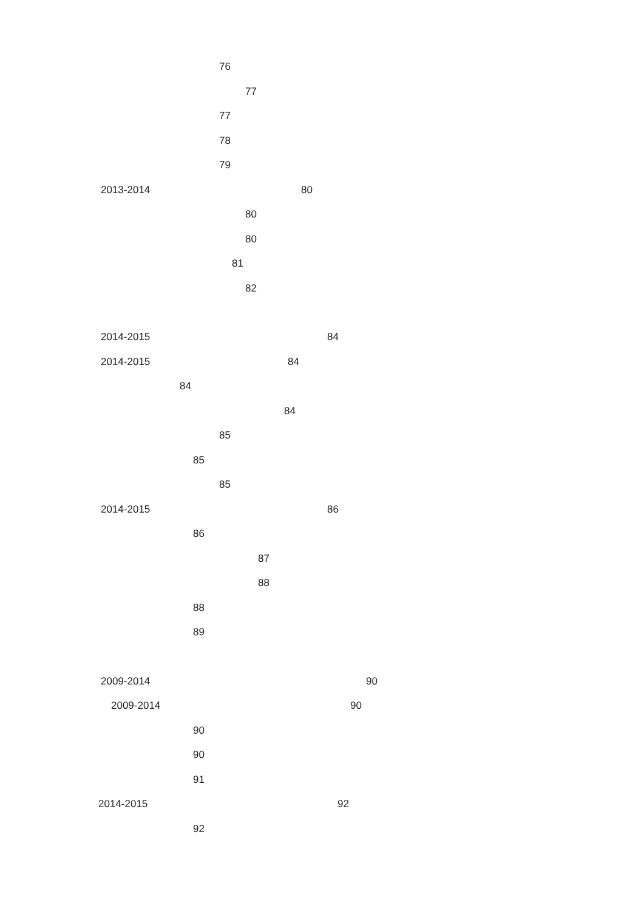76
77
77
78
79
2013-2014 80
80
80
81
82
2014-2015 84
2014-2015 84
84
84
85
85
85
2014-2015 86
86
87
88
88
89
2009-2014 90
2009-2014 90
90
90
91
2014-2015 92
92